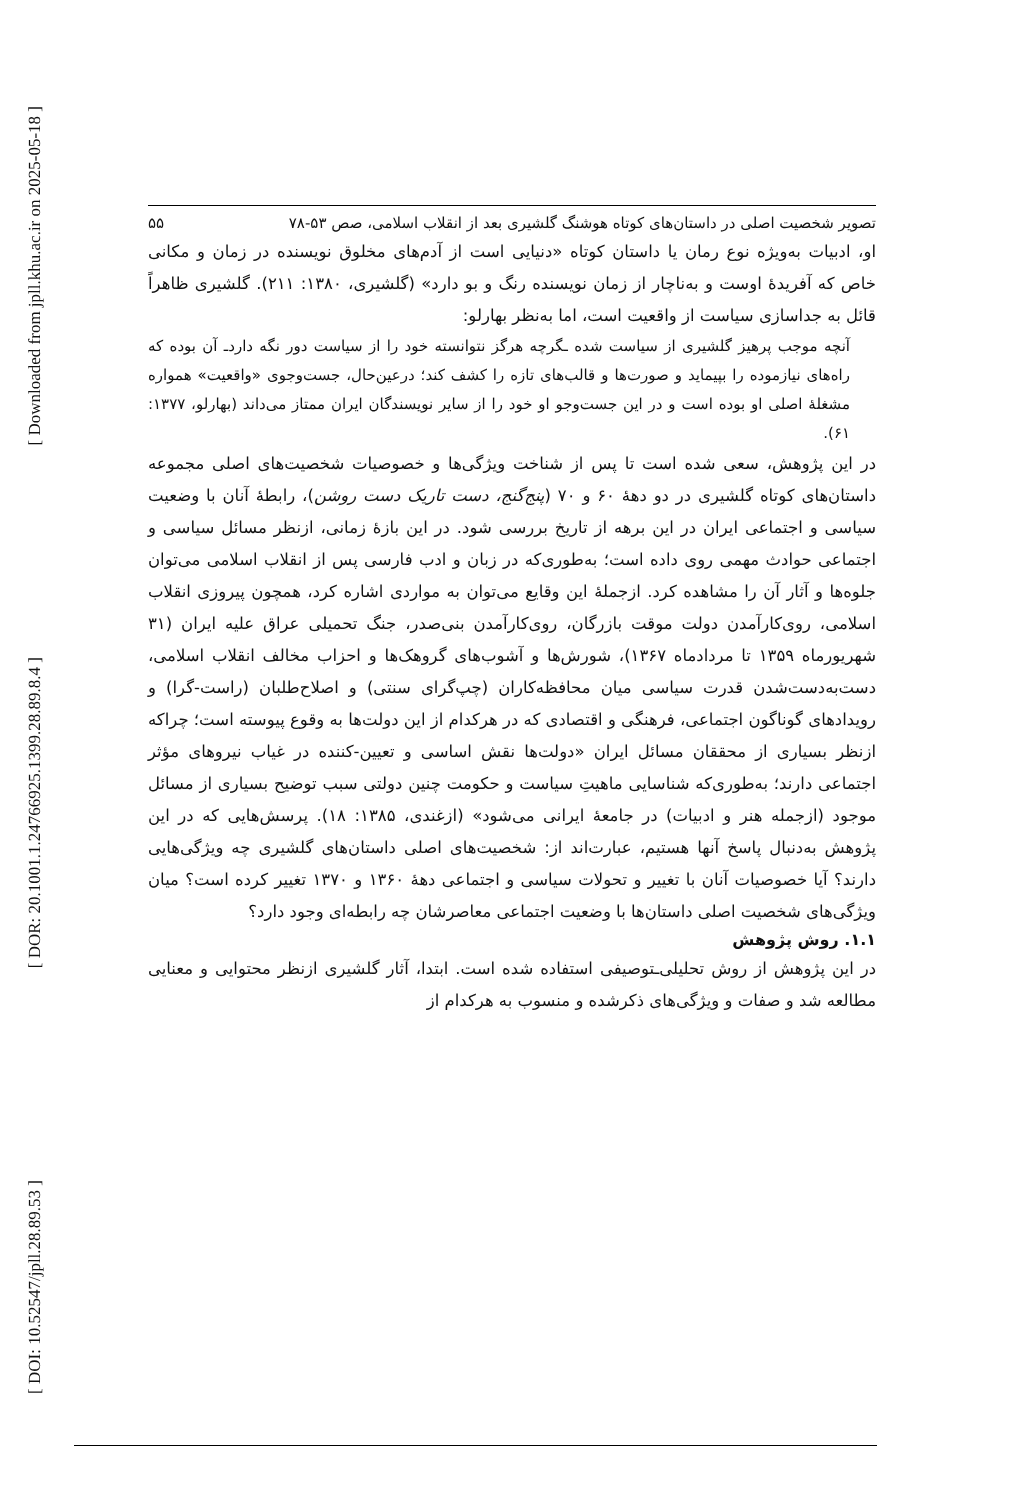[ Downloaded from jpll.khu.ac.ir on 2025-05-18 ]
[ DOR: 20.1001.1.24766925.1399.28.89.8.4 ]
[ DOI: 10.52547/jpll.28.89.53 ]
تصویر شخصیت اصلی در داستان‌های کوتاه هوشنگ گلشیری بعد از انقلاب اسلامی، صص ۵۳-۷۸ ۵۵
او، ادبیات به‌ویژه نوع رمان یا داستان کوتاه «دنیایی است از آدم‌های مخلوق نویسنده در زمان و مکانی خاص که آفریدۀ اوست و به‌ناچار از زمان نویسنده رنگ و بو دارد» (گلشیری، ۱۳۸۰: ۲۱۱). گلشیری ظاهراً قائل به جداسازی سیاست از واقعیت است، اما به‌نظر بهارلو:
آنچه موجب پرهیز گلشیری از سیاست شده ـگرچه هرگز نتوانسته خود را از سیاست دور نگه داردـ آن بوده که راه‌های نیازموده را بپیماید و صورت‌ها و قالب‌های تازه را کشف کند؛ درعین‌حال، جست‌وجوی «واقعیت» همواره مشغلۀ اصلی او بوده است و در این جست‌وجو او خود را از سایر نویسندگان ایران ممتاز می‌داند (بهارلو، ۱۳۷۷: ۶۱).
در این پژوهش، سعی شده است تا پس از شناخت ویژگی‌ها و خصوصیات شخصیت‌های اصلی مجموعه داستان‌های کوتاه گلشیری در دو دهۀ ۶۰ و ۷۰ (پنج‌گنج، دست تاریک دست روشن)، رابطۀ آنان با وضعیت سیاسی و اجتماعی ایران در این برهه از تاریخ بررسی شود. در این بازۀ زمانی، ازنظر مسائل سیاسی و اجتماعی حوادث مهمی روی داده است؛ به‌طوری‌که در زبان و ادب فارسی پس از انقلاب اسلامی می‌توان جلوه‌ها و آثار آن را مشاهده کرد. ازجملۀ این وقایع می‌توان به مواردی اشاره کرد، همچون پیروزی انقلاب اسلامی، روی‌کارآمدن دولت موقت بازرگان، روی‌کارآمدن بنی‌صدر، جنگ تحمیلی عراق علیه ایران (۳۱ شهریورماه ۱۳۵۹ تا مردادماه ۱۳۶۷)، شورش‌ها و آشوب‌های گروهک‌ها و احزاب مخالف انقلاب اسلامی، دست‌به‌دست‌شدن قدرت سیاسی میان محافظه‌کاران (چپ‌گرای سنتی) و اصلاح‌طلبان (راست-گرا) و رویدادهای گوناگون اجتماعی، فرهنگی و اقتصادی که در هرکدام از این دولت‌ها به وقوع پیوسته است؛ چراکه ازنظر بسیاری از محققان مسائل ایران «دولت‌ها نقش اساسی و تعیین-کننده در غیاب نیروهای مؤثر اجتماعی دارند؛ به‌طوری‌که شناسایی ماهیتِ سیاست و حکومت چنین دولتی سبب توضیح بسیاری از مسائل موجود (ازجمله هنر و ادبیات) در جامعۀ ایرانی می‌شود» (ازغندی، ۱۳۸۵: ۱۸). پرسش‌هایی که در این پژوهش به‌دنبال پاسخ آنها هستیم، عبارت‌اند از: شخصیت‌های اصلی داستان‌های گلشیری چه ویژگی‌هایی دارند؟ آیا خصوصیات آنان با تغییر و تحولات سیاسی و اجتماعی دهۀ ۱۳۶۰ و ۱۳۷۰ تغییر کرده است؟ میان ویژگی‌های شخصیت اصلی داستان‌ها با وضعیت اجتماعی معاصرشان چه رابطه‌ای وجود دارد؟
۱.۱. روش پژوهش
در این پژوهش از روش تحلیلی‌ـتوصیفی استفاده شده است. ابتدا، آثار گلشیری ازنظر محتوایی و معنایی مطالعه شد و صفات و ویژگی‌های ذکرشده و منسوب به هرکدام از